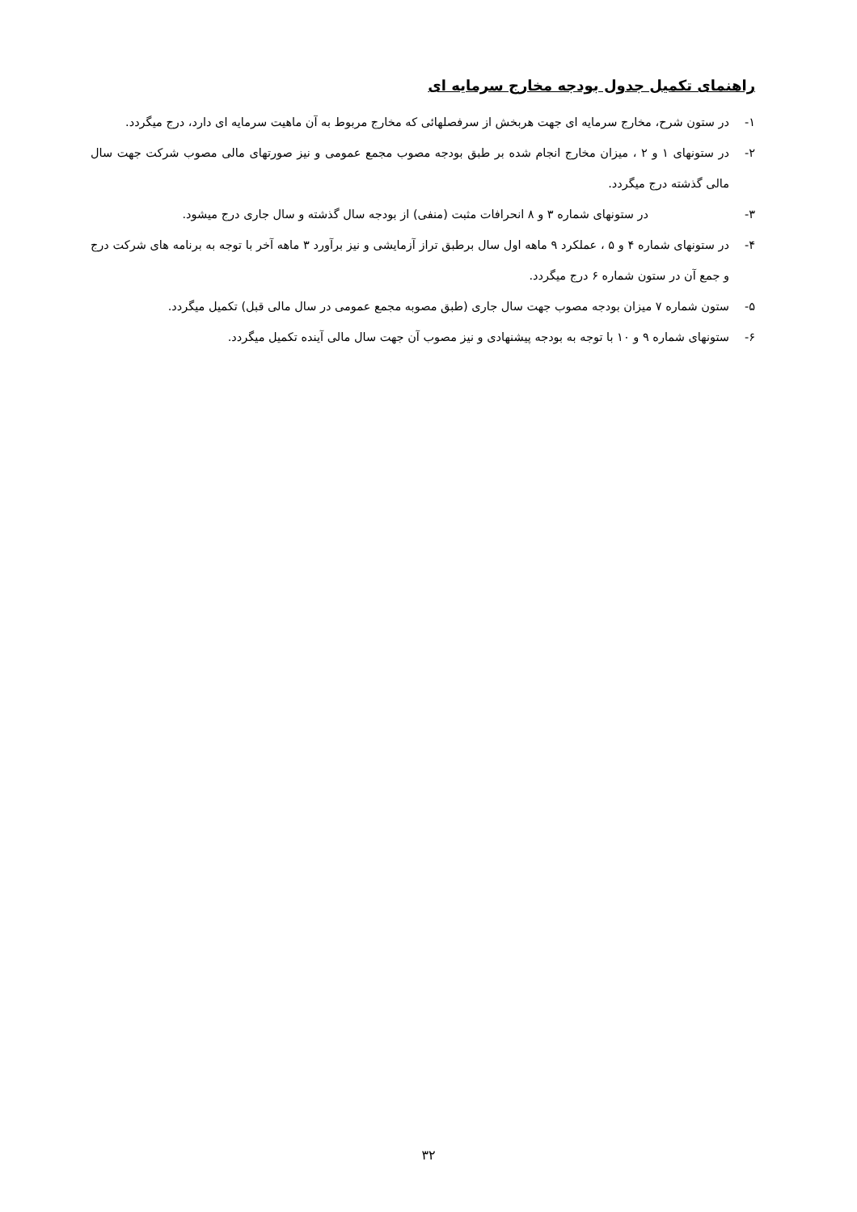راهنمای تکمیل جدول بودجه مخارج سرمایه ای
۱- در ستون شرح، مخارج سرمایه ای جهت هربخش از سرفصلهائی که مخارج مربوط به آن ماهیت سرمایه ای دارد، درج میگردد.
۲- در ستونهای ۱ و ۲ ، میزان مخارج انجام شده بر طبق بودجه مصوب مجمع عمومی و نیز صورتهای مالی مصوب شرکت جهت سال مالی گذشته درج میگردد.
۳- در ستونهای شماره ۳ و ۸ انحرافات مثبت (منفی) از بودجه سال گذشته و سال جاری درج میشود.
۴- در ستونهای شماره ۴ و ۵ ، عملکرد ۹ ماهه اول سال برطبق تراز آزمایشی و نیز برآورد ۳ ماهه آخر با توجه به برنامه های شرکت درج و جمع آن در ستون شماره ۶ درج میگردد.
۵- ستون شماره ۷ میزان بودجه مصوب جهت سال جاری (طبق مصوبه مجمع عمومی در سال مالی قبل) تکمیل میگردد.
۶- ستونهای شماره ۹ و ۱۰ با توجه به بودجه پیشنهادی و نیز مصوب آن جهت سال مالی آینده تکمیل میگردد.
۳۲